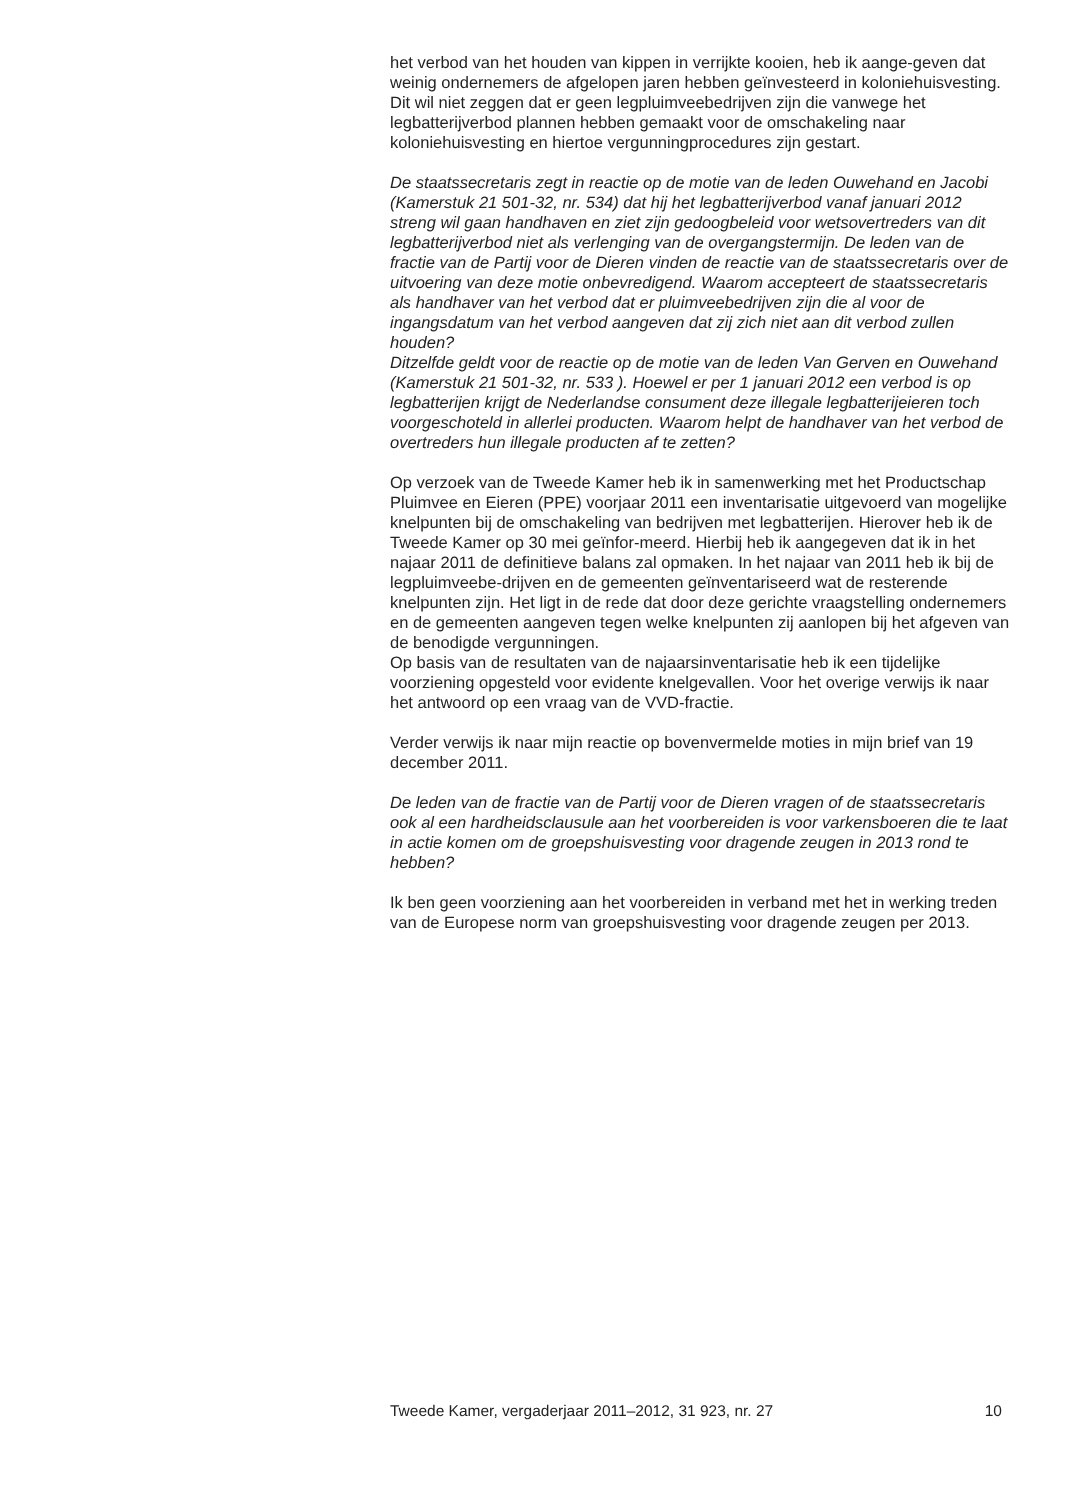het verbod van het houden van kippen in verrijkte kooien, heb ik aange-geven dat weinig ondernemers de afgelopen jaren hebben geïnvesteerd in koloniehuisvesting.
Dit wil niet zeggen dat er geen legpluimveebedrijven zijn die vanwege het legbatterijverbod plannen hebben gemaakt voor de omschakeling naar koloniehuisvesting en hiertoe vergunningprocedures zijn gestart.
De staatssecretaris zegt in reactie op de motie van de leden Ouwehand en Jacobi (Kamerstuk 21 501-32, nr. 534) dat hij het legbatterijverbod vanaf januari 2012 streng wil gaan handhaven en ziet zijn gedoogbeleid voor wetsovertreders van dit legbatterijverbod niet als verlenging van de overgangstermijn. De leden van de fractie van de Partij voor de Dieren vinden de reactie van de staatssecretaris over de uitvoering van deze motie onbevredigend. Waarom accepteert de staatssecretaris als handhaver van het verbod dat er pluimveebedrijven zijn die al voor de ingangsdatum van het verbod aangeven dat zij zich niet aan dit verbod zullen houden?
Ditzelfde geldt voor de reactie op de motie van de leden Van Gerven en Ouwehand (Kamerstuk 21 501-32, nr. 533 ). Hoewel er per 1 januari 2012 een verbod is op legbatterijen krijgt de Nederlandse consument deze illegale legbatterijeieren toch voorgeschoteld in allerlei producten. Waarom helpt de handhaver van het verbod de overtreders hun illegale producten af te zetten?
Op verzoek van de Tweede Kamer heb ik in samenwerking met het Productschap Pluimvee en Eieren (PPE) voorjaar 2011 een inventarisatie uitgevoerd van mogelijke knelpunten bij de omschakeling van bedrijven met legbatterijen. Hierover heb ik de Tweede Kamer op 30 mei geïnfor-meerd. Hierbij heb ik aangegeven dat ik in het najaar 2011 de definitieve balans zal opmaken. In het najaar van 2011 heb ik bij de legpluimveebe-drijven en de gemeenten geïnventariseerd wat de resterende knelpunten zijn. Het ligt in de rede dat door deze gerichte vraagstelling ondernemers en de gemeenten aangeven tegen welke knelpunten zij aanlopen bij het afgeven van de benodigde vergunningen.
Op basis van de resultaten van de najaarsinventarisatie heb ik een tijdelijke voorziening opgesteld voor evidente knelgevallen. Voor het overige verwijs ik naar het antwoord op een vraag van de VVD-fractie.
Verder verwijs ik naar mijn reactie op bovenvermelde moties in mijn brief van 19 december 2011.
De leden van de fractie van de Partij voor de Dieren vragen of de staatssecretaris ook al een hardheidsclausule aan het voorbereiden is voor varkensboeren die te laat in actie komen om de groepshuisvesting voor dragende zeugen in 2013 rond te hebben?
Ik ben geen voorziening aan het voorbereiden in verband met het in werking treden van de Europese norm van groepshuisvesting voor dragende zeugen per 2013.
Tweede Kamer, vergaderjaar 2011–2012, 31 923, nr. 27 10